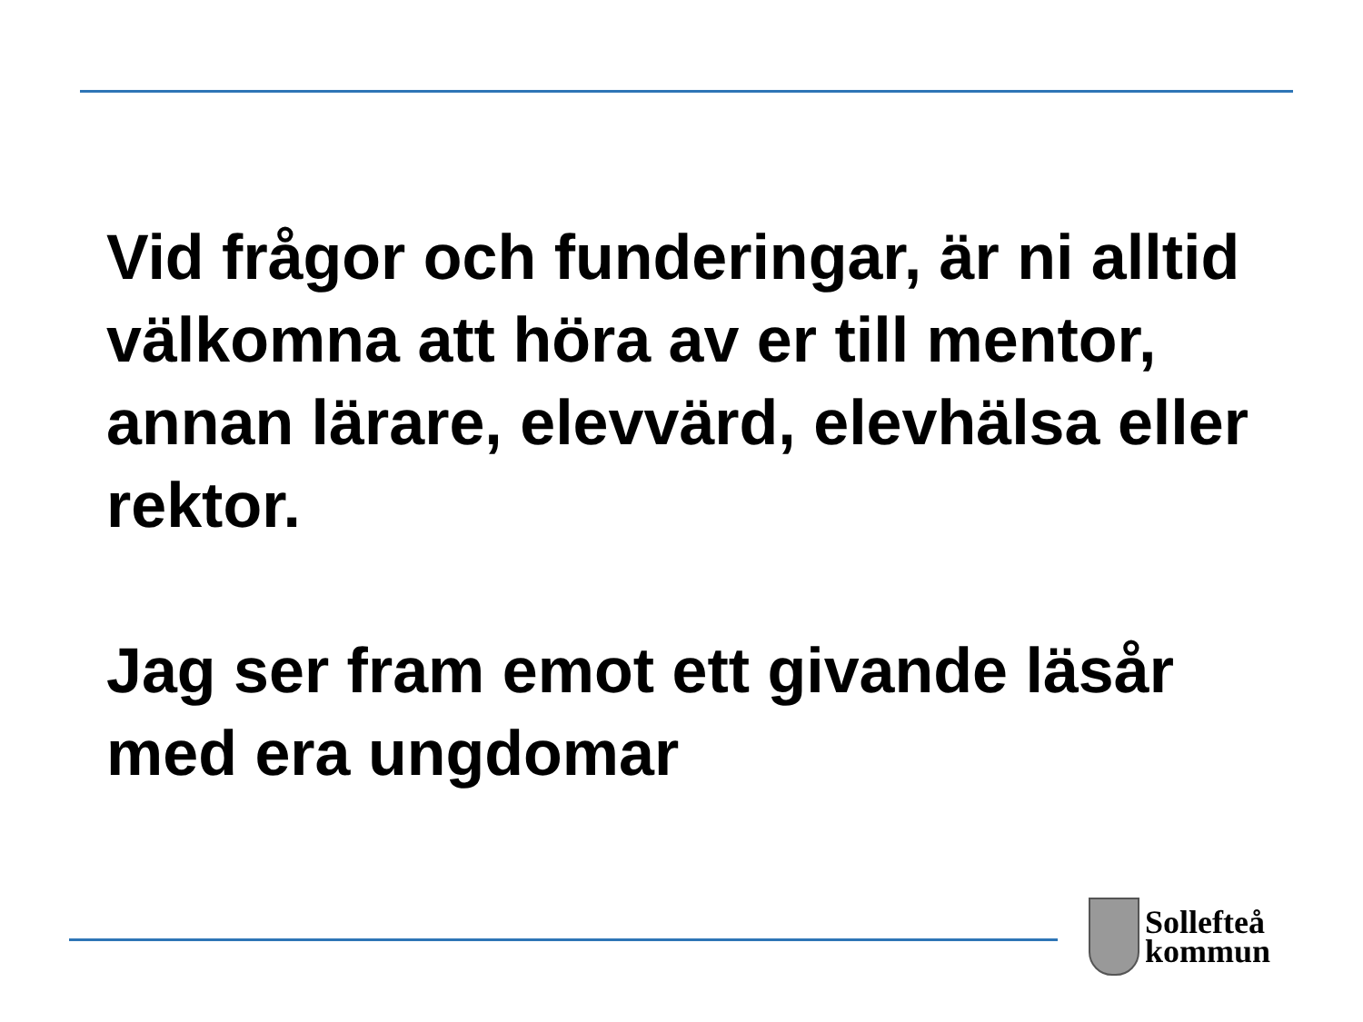Vid frågor och funderingar, är ni alltid välkomna att höra av er till mentor, annan lärare, elevvärd, elevhälsa eller rektor.
Jag ser fram emot ett givande läsår med era ungdomar
Sollefteå
kommun